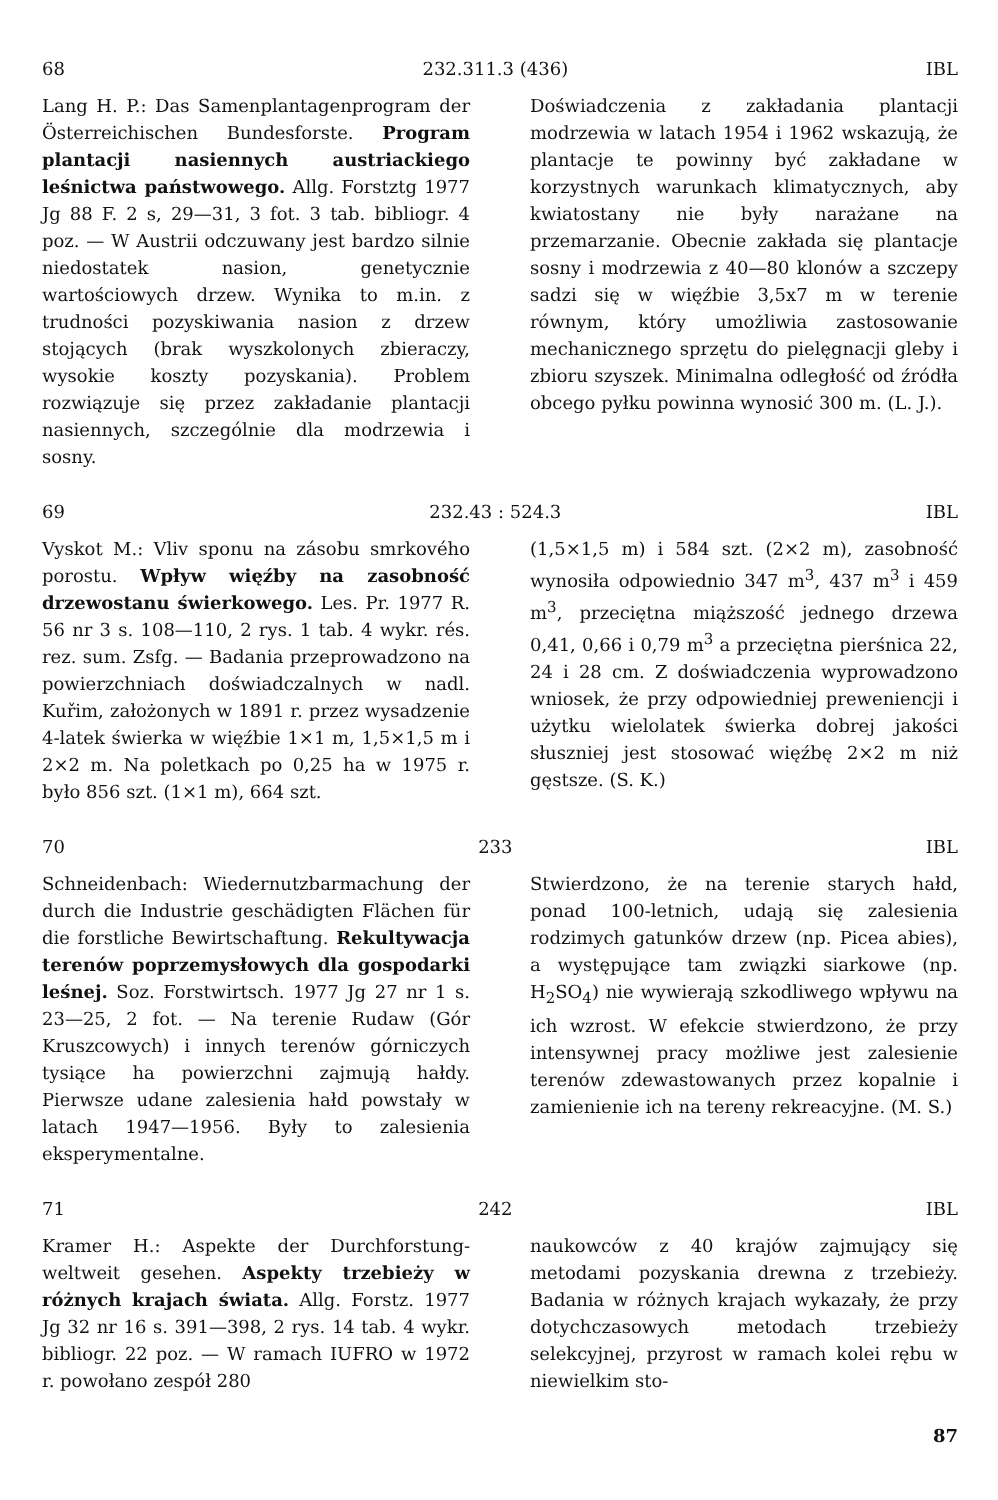68 232.311.3 (436) IBL
Lang H. P.: Das Samenplantagenprogram der Österreichischen Bundesforste. Program plantacji nasiennych austriackiego leśnictwa państwowego. Allg. Forstztg 1977 Jg 88 F. 2 s, 29—31, 3 fot. 3 tab. bibliogr. 4 poz. — W Austrii odczuwany jest bardzo silnie niedostatek nasion, genetycznie wartościowych drzew. Wynika to m.in. z trudności pozyskiwania nasion z drzew stojących (brak wyszkolonych zbieraczy, wysokie koszty pozyskania). Problem rozwiązuje się przez zakładanie plantacji nasiennych, szczególnie dla modrzewia i sosny.
Doświadczenia z zakładania plantacji modrzewia w latach 1954 i 1962 wskazują, że plantacje te powinny być zakładane w korzystnych warunkach klimatycznych, aby kwiatostany nie były narażane na przemarzanie. Obecnie zakłada się plantacje sosny i modrzewia z 40—80 klonów a szczepy sadzi się w więźbie 3,5x7 m w terenie równym, który umożliwia zastosowanie mechanicznego sprzętu do pielęgnacji gleby i zbioru szyszek. Minimalna odległość od źródła obcego pyłku powinna wynosić 300 m. (L. J.).
69 232.43 : 524.3 IBL
Vyskot M.: Vliv sponu na zásobu smrkového porostu. Wpływ więźby na zasobność drzewostanu świerkowego. Les. Pr. 1977 R. 56 nr 3 s. 108—110, 2 rys. 1 tab. 4 wykr. rés. rez. sum. Zsfg. — Badania przeprowadzono na powierzchniach doświadczalnych w nadl. Kuřim, założonych w 1891 r. przez wysadzenie 4-latek świerka w więźbie 1×1 m, 1,5×1,5 m i 2×2 m. Na poletkach po 0,25 ha w 1975 r. było 856 szt. (1×1 m), 664 szt.
(1,5×1,5 m) i 584 szt. (2×2 m), zasobność wynosiła odpowiednio 347 m<sup>3</sup>, 437 m<sup>3</sup> i 459 m<sup>3</sup>, przeciętna miąższość jednego drzewa 0,41, 0,66 i 0,79 m<sup>3</sup> a przeciętna pierśnica 22, 24 i 28 cm. Z doświadczenia wyprowadzono wniosek, że przy odpowiedniej preweniencji i użytku wielolatek świerka dobrej jakości słuszniej jest stosować więźbę 2×2 m niż gęstsze. (S. K.)
70 233 IBL
Schneidenbach: Wiedernutzbarmachung der durch die Industrie geschädigten Flächen für die forstliche Bewirtschaftung. Rekultywacja terenów poprzemysłowych dla gospodarki leśnej. Soz. Forstwirtsch. 1977 Jg 27 nr 1 s. 23—25, 2 fot. — Na terenie Rudaw (Gór Kruszcowych) i innych terenów górniczych tysiące ha powierzchni zajmują hałdy. Pierwsze udane zalesienia hałd powstały w latach 1947—1956. Były to zalesienia eksperymentalne.
Stwierdzono, że na terenie starych hałd, ponad 100-letnich, udają się zalesienia rodzimych gatunków drzew (np. Picea abies), a występujące tam związki siarkowe (np. H<sub>2</sub>SO<sub>4</sub>) nie wywierają szkodliwego wpływu na ich wzrost. W efekcie stwierdzono, że przy intensywnej pracy możliwe jest zalesienie terenów zdewastowanych przez kopalnie i zamienienie ich na tereny rekreacyjne. (M. S.)
71 242 IBL
Kramer H.: Aspekte der Durchforstung-weltweit gesehen. Aspekty trzebieży w różnych krajach świata. Allg. Forstz. 1977 Jg 32 nr 16 s. 391—398, 2 rys. 14 tab. 4 wykr. bibliogr. 22 poz. — W ramach IUFRO w 1972 r. powołano zespół 280
naukowców z 40 krajów zajmujący się metodami pozyskania drewna z trzebieży. Badania w różnych krajach wykazały, że przy dotychczasowych metodach trzebieży selekcyjnej, przyrost w ramach kolei rębu w niewielkim sto-
87